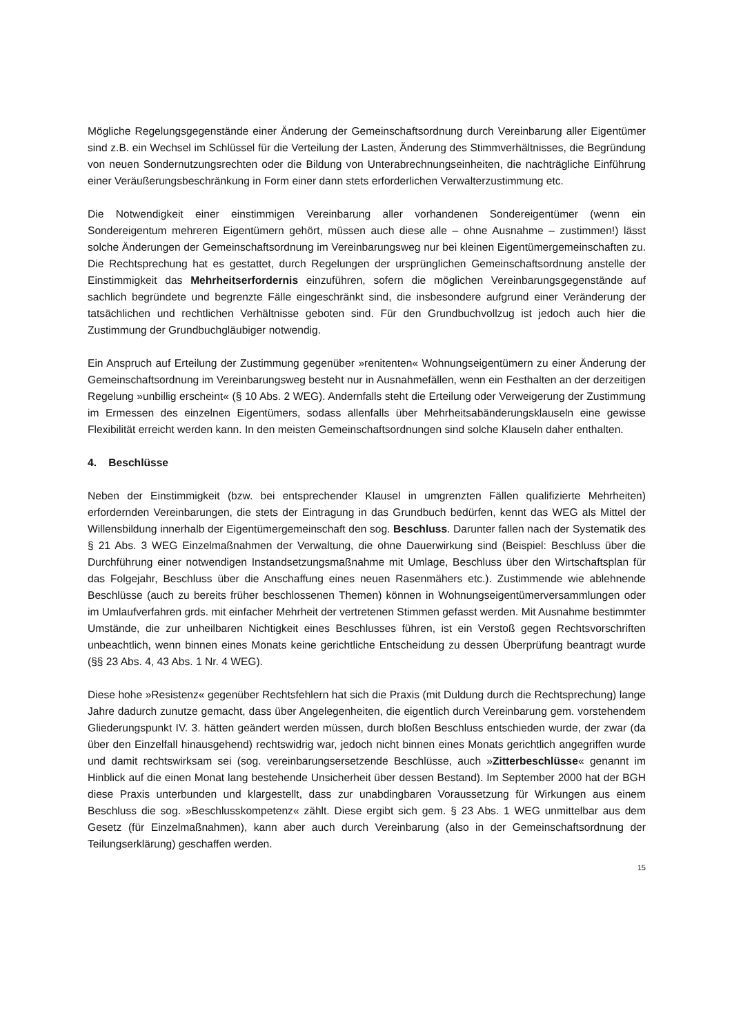Mögliche Regelungsgegenstände einer Änderung der Gemeinschaftsordnung durch Vereinbarung aller Eigentümer sind z.B. ein Wechsel im Schlüssel für die Verteilung der Lasten, Änderung des Stimmverhältnisses, die Begründung von neuen Sondernutzungsrechten oder die Bildung von Unterabrechnungseinheiten, die nachträgliche Einführung einer Veräußerungsbeschränkung in Form einer dann stets erforderlichen Verwalterzustimmung etc.
Die Notwendigkeit einer einstimmigen Vereinbarung aller vorhandenen Sondereigentümer (wenn ein Sondereigentum mehreren Eigentümern gehört, müssen auch diese alle – ohne Ausnahme – zustimmen!) lässt solche Änderungen der Gemeinschaftsordnung im Vereinbarungsweg nur bei kleinen Eigentümergemeinschaften zu. Die Rechtsprechung hat es gestattet, durch Regelungen der ursprünglichen Gemeinschaftsordnung anstelle der Einstimmigkeit das Mehrheitserfordernis einzuführen, sofern die möglichen Vereinbarungsgegenstände auf sachlich begründete und begrenzte Fälle eingeschränkt sind, die insbesondere aufgrund einer Veränderung der tatsächlichen und rechtlichen Verhältnisse geboten sind. Für den Grundbuchvollzug ist jedoch auch hier die Zustimmung der Grundbuchgläubiger notwendig.
Ein Anspruch auf Erteilung der Zustimmung gegenüber »renitenten« Wohnungseigentümern zu einer Änderung der Gemeinschaftsordnung im Vereinbarungsweg besteht nur in Ausnahmefällen, wenn ein Festhalten an der derzeitigen Regelung »unbillig erscheint« (§ 10 Abs. 2 WEG). Andernfalls steht die Erteilung oder Verweigerung der Zustimmung im Ermessen des einzelnen Eigentümers, sodass allenfalls über Mehrheitsabänderungsklauseln eine gewisse Flexibilität erreicht werden kann. In den meisten Gemeinschaftsordnungen sind solche Klauseln daher enthalten.
4. Beschlüsse
Neben der Einstimmigkeit (bzw. bei entsprechender Klausel in umgrenzten Fällen qualifizierte Mehrheiten) erfordernden Vereinbarungen, die stets der Eintragung in das Grundbuch bedürfen, kennt das WEG als Mittel der Willensbildung innerhalb der Eigentümergemeinschaft den sog. Beschluss. Darunter fallen nach der Systematik des § 21 Abs. 3 WEG Einzelmaßnahmen der Verwaltung, die ohne Dauerwirkung sind (Beispiel: Beschluss über die Durchführung einer notwendigen Instandsetzungsmaßnahme mit Umlage, Beschluss über den Wirtschaftsplan für das Folgejahr, Beschluss über die Anschaffung eines neuen Rasenmähers etc.). Zustimmende wie ablehnende Beschlüsse (auch zu bereits früher beschlossenen Themen) können in Wohnungseigentümerversammlungen oder im Umlaufverfahren grds. mit einfacher Mehrheit der vertretenen Stimmen gefasst werden. Mit Ausnahme bestimmter Umstände, die zur unheilbaren Nichtigkeit eines Beschlusses führen, ist ein Verstoß gegen Rechtsvorschriften unbeachtlich, wenn binnen eines Monats keine gerichtliche Entscheidung zu dessen Überprüfung beantragt wurde (§§ 23 Abs. 4, 43 Abs. 1 Nr. 4 WEG).
Diese hohe »Resistenz« gegenüber Rechtsfehlern hat sich die Praxis (mit Duldung durch die Rechtsprechung) lange Jahre dadurch zunutze gemacht, dass über Angelegenheiten, die eigentlich durch Vereinbarung gem. vorstehendem Gliederungspunkt IV. 3. hätten geändert werden müssen, durch bloßen Beschluss entschieden wurde, der zwar (da über den Einzelfall hinausgehend) rechtswidrig war, jedoch nicht binnen eines Monats gerichtlich angegriffen wurde und damit rechtswirksam sei (sog. vereinbarungsersetzende Beschlüsse, auch »Zitterbeschlüsse« genannt im Hinblick auf die einen Monat lang bestehende Unsicherheit über dessen Bestand). Im September 2000 hat der BGH diese Praxis unterbunden und klargestellt, dass zur unabdingbaren Voraussetzung für Wirkungen aus einem Beschluss die sog. »Beschlusskompetenz« zählt. Diese ergibt sich gem. § 23 Abs. 1 WEG unmittelbar aus dem Gesetz (für Einzelmaßnahmen), kann aber auch durch Vereinbarung (also in der Gemeinschaftsordnung der Teilungserklärung) geschaffen werden.
15